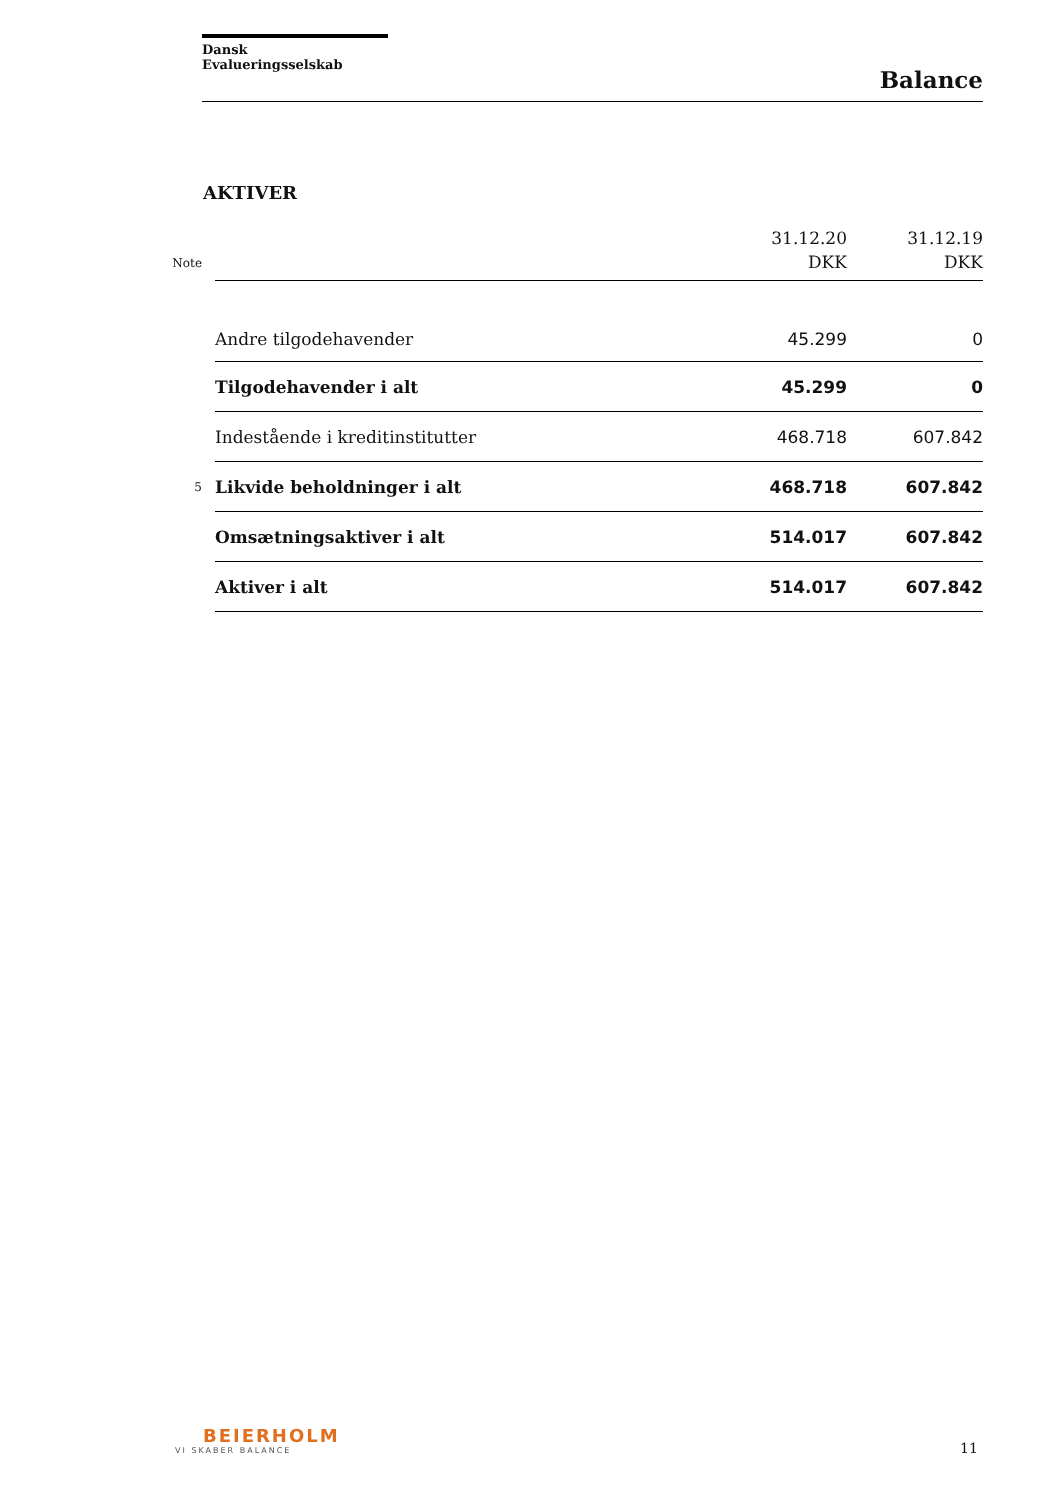Dansk Evalueringsselskab
Balance
AKTIVER
| Note | | 31.12.20 DKK | 31.12.19 DKK |
| --- | --- | --- | --- |
| | Andre tilgodehavender | 45.299 | 0 |
| | Tilgodehavender i alt | 45.299 | 0 |
| | Indestående i kreditinstitutter | 468.718 | 607.842 |
| 5 | Likvide beholdninger i alt | 468.718 | 607.842 |
| | Omsætningsaktiver i alt | 514.017 | 607.842 |
| | Aktiver i alt | 514.017 | 607.842 |
BEIERHOLM
VI SKABER BALANCE
11